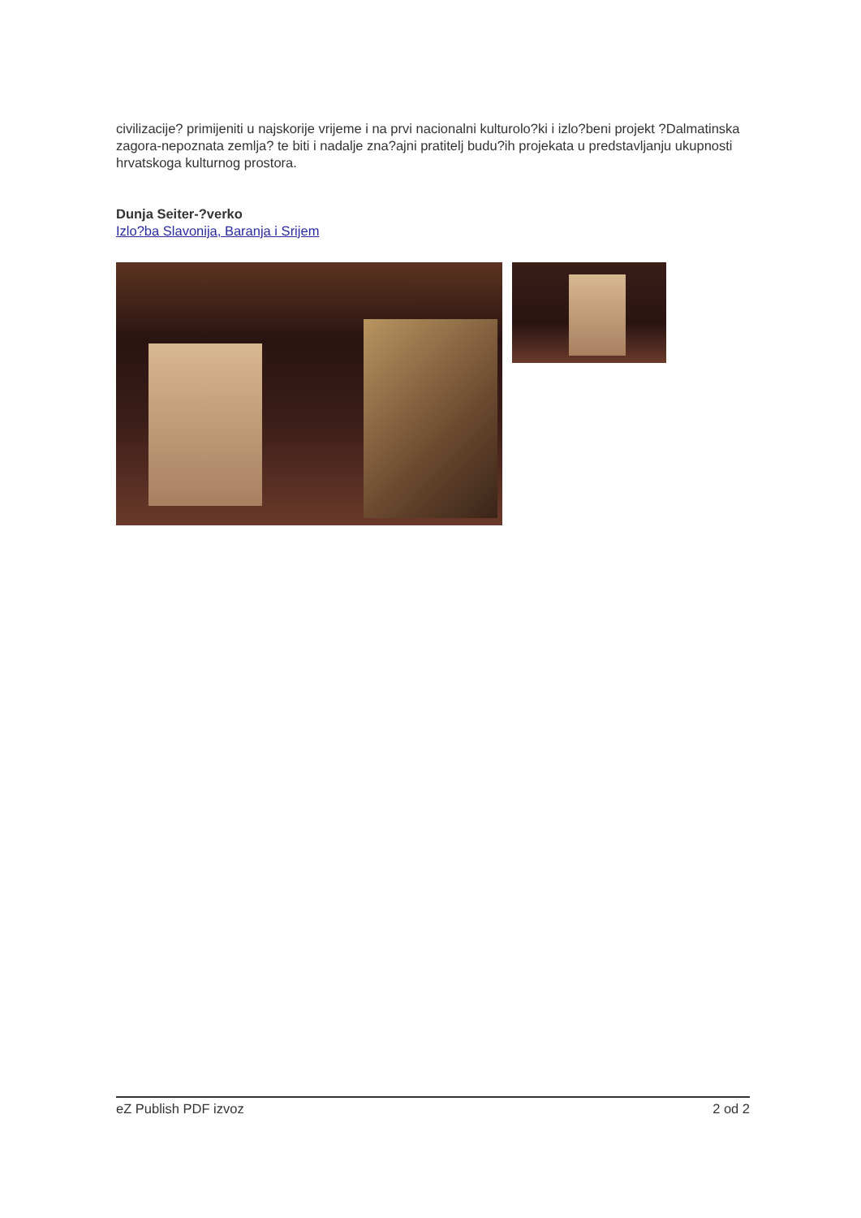civilizacije? primijeniti u najskorije vrijeme i na prvi nacionalni kulturolo?ki i izlo?beni projekt ?Dalmatinska zagora-nepoznata zemlja? te biti i nadalje zna?ajni pratitelj budu?ih projekata u predstavljanju ukupnosti hrvatskoga kulturnog prostora.
Dunja Seiter-?verko
Izlo?ba Slavonija, Baranja i Srijem
eZ Publish PDF izvoz 2 od 2